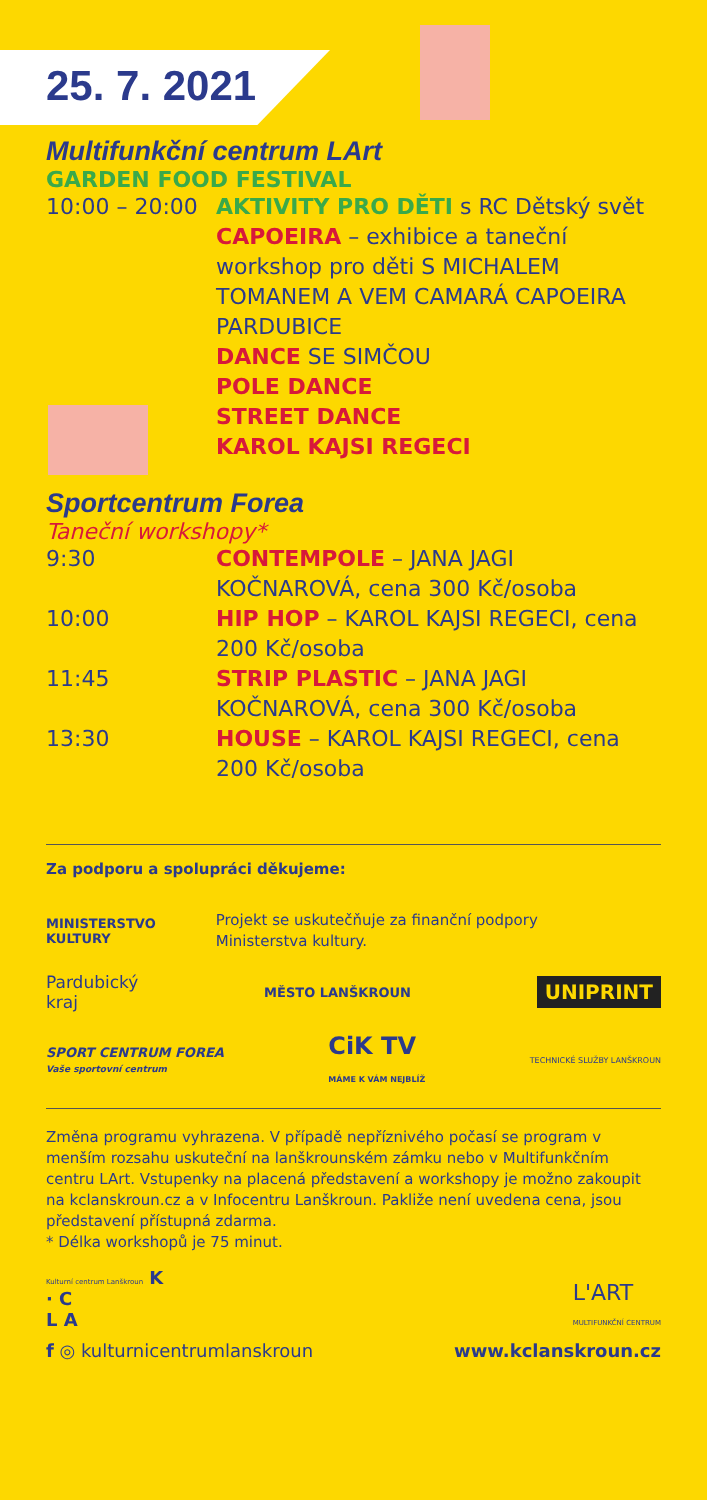25. 7. 2021
Multifunkční centrum LArt
GARDEN FOOD FESTIVAL
10:00 – 20:00
AKTIVITY PRO DĚTI s RC Dětský svět
CAPOEIRA – exhibice a taneční workshop pro děti S MICHALEM TOMANEM A VEM CAMARÁ CAPOEIRA PARDUBICE
DANCE SE SIMČOU
POLE DANCE
STREET DANCE
KAROL KAJSI REGECI
Sportcentrum Forea
Taneční workshopy*
9:30 CONTEMPOLE – JANA JAGI KOČNAROVÁ, cena 300 Kč/osoba
10:00 HIP HOP – KAROL KAJSI REGECI, cena 200 Kč/osoba
11:45 STRIP PLASTIC – JANA JAGI KOČNAROVÁ, cena 300 Kč/osoba
13:30 HOUSE – KAROL KAJSI REGECI, cena 200 Kč/osoba
Za podporu a spolupráci děkujeme:
MINISTERSTVO
KULTURY Projekt se uskutečňuje za finanční podpory
Ministerstva kultury.
Pardubický
kraj MĚSTO LANŠKROUN UNIPRINT
SPORT CENTRUM FOREA
Vaše sportovní centrum CiK TV
MÁME K VÁM NEJBLÍŽ TECHNICKÉ SLUŽBY LANŠKROUN
Změna programu vyhrazena. V případě nepříznivého počasí se program v menším rozsahu uskuteční na lanškrounském zámku nebo v Multifunkčním centru LArt. Vstupenky na placená představení a workshopy je možno zakoupit na kclanskroun.cz a v Infocentru Lanškroun. Pakliže není uvedena cena, jsou představení přístupná zdarma.
* Délka workshopů je 75 minut.
Kulturní centrum Lanškroun K
· C
L A
L'ART
MULTIFUNKČNÍ CENTRUM
f ◎ kulturnicentrumlanskroun www.kclanskroun.cz